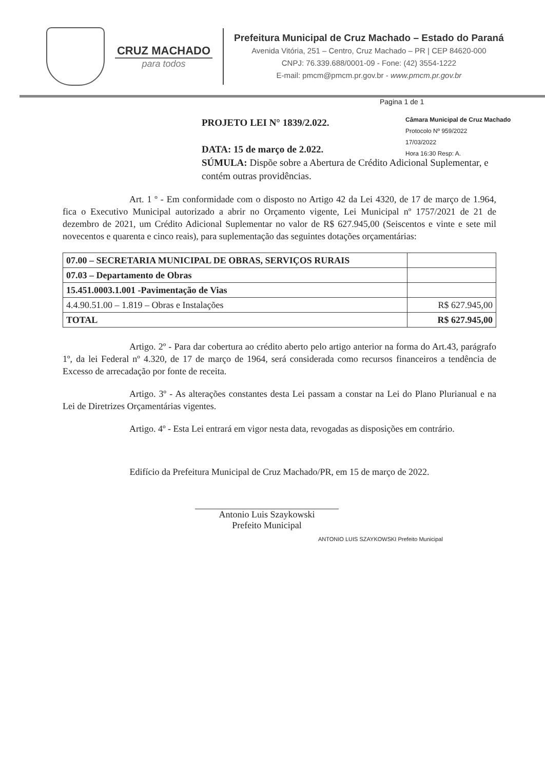CRUZ MACHADO
para todos
Prefeitura Municipal de Cruz Machado – Estado do Paraná
Avenida Vitória, 251 – Centro, Cruz Machado – PR | CEP 84620-000
CNPJ: 76.339.688/0001-09 - Fone: (42) 3554-1222
E-mail: pmcm@pmcm.pr.gov.br - www.pmcm.pr.gov.br
Pagina 1 de 1
Câmara Municipal de Cruz Machado
Protocolo Nº 959/2022
17/03/2022
Hora 16:30 Resp: A.
PROJETO LEI N° 1839/2.022.
DATA: 15 de março de 2.022.
SÚMULA: Dispõe sobre a Abertura de Crédito Adicional Suplementar, e contém outras providências.
Art. 1 º - Em conformidade com o disposto no Artigo 42 da Lei 4320, de 17 de março de 1.964, fica o Executivo Municipal autorizado a abrir no Orçamento vigente, Lei Municipal nº 1757/2021 de 21 de dezembro de 2021, um Crédito Adicional Suplementar no valor de R$ 627.945,00 (Seiscentos e vinte e sete mil novecentos e quarenta e cinco reais), para suplementação das seguintes dotações orçamentárias:
| 07.00 – SECRETARIA MUNICIPAL DE OBRAS, SERVIÇOS RURAIS | |
| 07.03 – Departamento de Obras | |
| 15.451.0003.1.001 -Pavimentação de Vias | |
| 4.4.90.51.00 – 1.819 – Obras e Instalações | R$ 627.945,00 |
| TOTAL | R$ 627.945,00 |
Artigo. 2º - Para dar cobertura ao crédito aberto pelo artigo anterior na forma do Art.43, parágrafo 1º, da lei Federal nº 4.320, de 17 de março de 1964, será considerada como recursos financeiros a tendência de Excesso de arrecadação por fonte de receita.
Artigo. 3º - As alterações constantes desta Lei passam a constar na Lei do Plano Plurianual e na Lei de Diretrizes Orçamentárias vigentes.
Artigo. 4º - Esta Lei entrará em vigor nesta data, revogadas as disposições em contrário.
Edifício da Prefeitura Municipal de Cruz Machado/PR, em 15 de março de 2022.
Antonio Luis Szaykowski
Prefeito Municipal
ANTONIO LUIS SZAYKOWSKI Prefeito Municipal